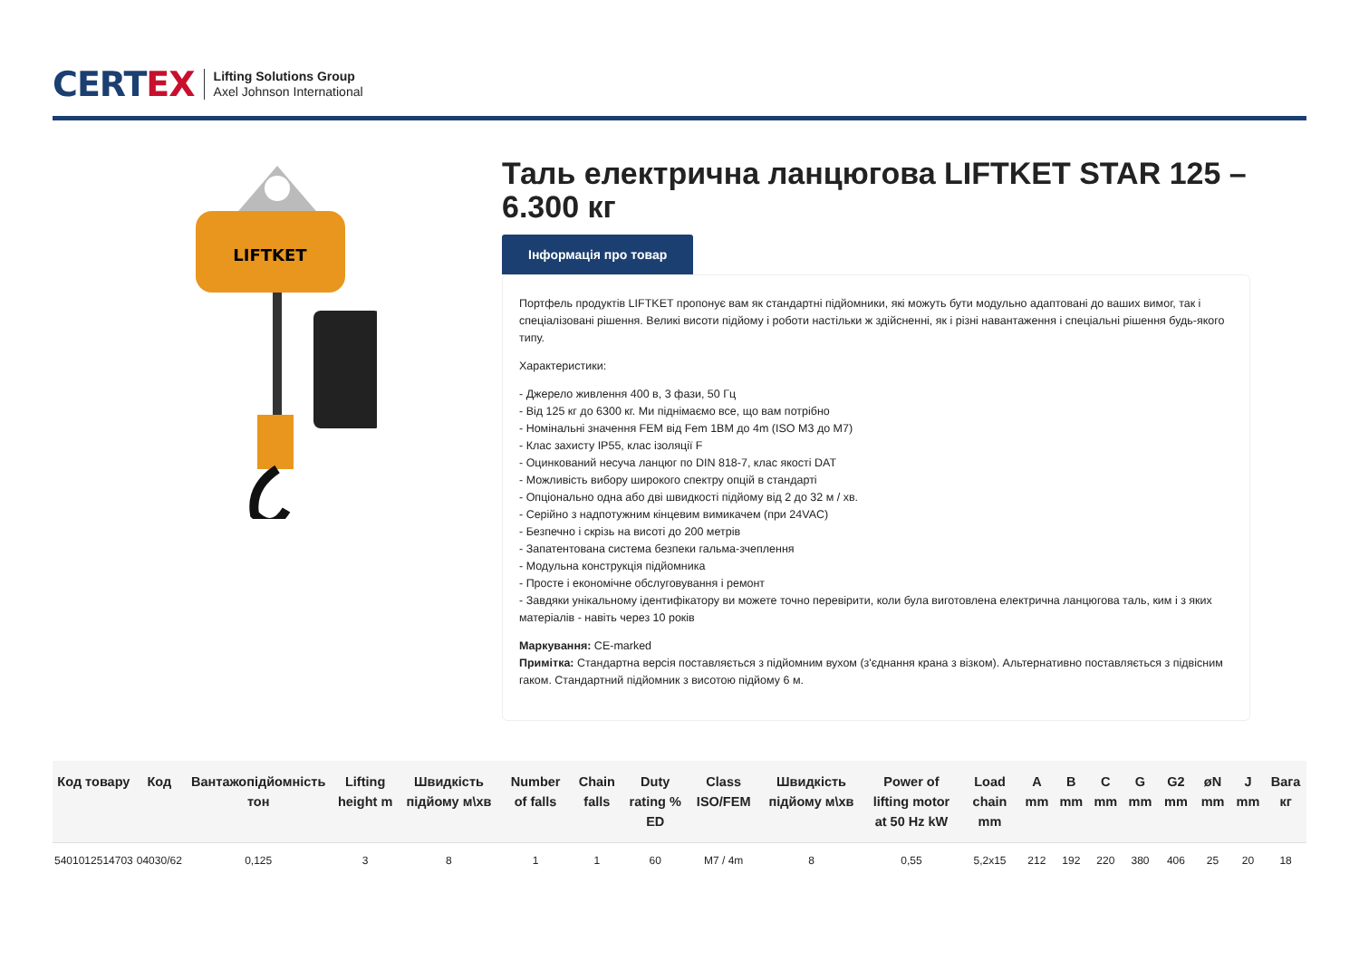CERTEX
Lifting Solutions Group
Axel Johnson International
LIFTKET
Таль електрична ланцюгова LIFTKET STAR 125 – 6.300 кг
Інформація про товар
Портфель продуктів LIFTKET пропонує вам як стандартні підйомники, які можуть бути модульно адаптовані до ваших вимог, так і спеціалізовані рішення. Великі висоти підйому і роботи настільки ж здійсненні, як і різні навантаження і спеціальні рішення будь-якого типу.
Характеристики:
- Джерело живлення 400 в, 3 фази, 50 Гц
- Від 125 кг до 6300 кг. Ми піднімаємо все, що вам потрібно
- Номінальні значення FEM від Fem 1BM до 4m (ISO M3 до M7)
- Клас захисту IP55, клас ізоляції F
- Оцинкований несуча ланцюг по DIN 818-7, клас якості DAT
- Можливість вибору широкого спектру опцій в стандарті
- Опціонально одна або дві швидкості підйому від 2 до 32 м / хв.
- Серійно з надпотужним кінцевим вимикачем (при 24VAC)
- Безпечно і скрізь на висоті до 200 метрів
- Запатентована система безпеки гальма-зчеплення
- Модульна конструкція підйомника
- Просте і економічне обслуговування і ремонт
- Завдяки унікальному ідентифікатору ви можете точно перевірити, коли була виготовлена електрична ланцюгова таль, ким і з яких матеріалів - навіть через 10 років
Маркування: CE-marked
Примітка: Стандартна версія поставляється з підйомним вухом (з'єднання крана з візком). Альтернативно поставляється з підвісним гаком. Стандартний підйомник з висотою підйому 6 м.
| Код товару | Код | Вантажопідйомність тон | Lifting height m | Швидкість підйому м\хв | Number of falls | Chain falls | Duty rating % ED | Class ISO/FEM | Швидкість підйому м\хв | Power of lifting motor at 50 Hz kW | Load chain mm | A mm | B mm | C mm | G mm | G2 mm | øN mm | J mm | Вага кг |
| --- | --- | --- | --- | --- | --- | --- | --- | --- | --- | --- | --- | --- | --- | --- | --- | --- | --- | --- | --- |
| 5401012514703 | 04030/62 | 0,125 | 3 | 8 | 1 | 1 | 60 | M7 / 4m | 8 | 0,55 | 5,2x15 | 212 | 192 | 220 | 380 | 406 | 25 | 20 | 18 |